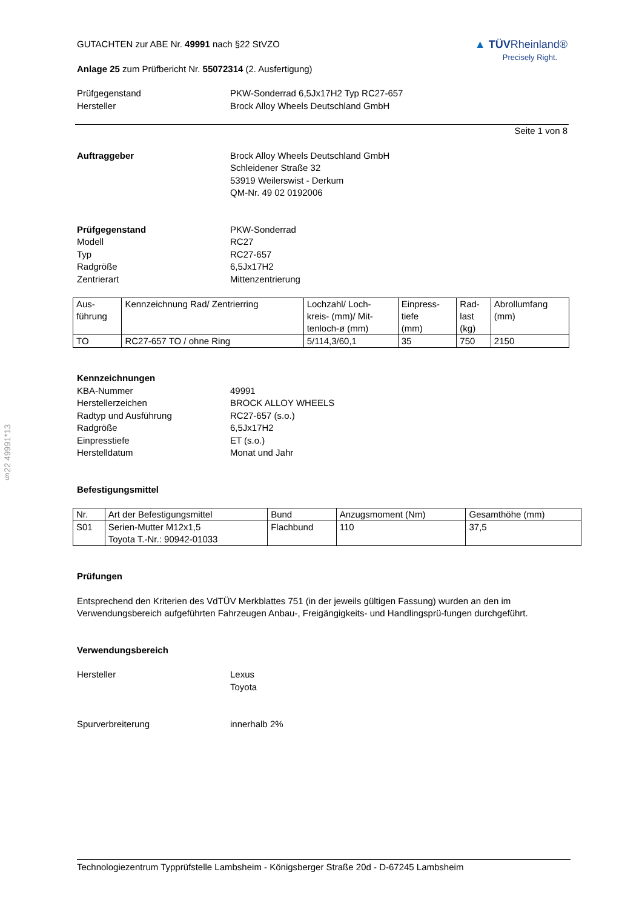§22 49991*13
GUTACHTEN zur ABE Nr. 49991 nach §22 StVZO
Anlage 25 zum Prüfbericht Nr. 55072314 (2. Ausfertigung)
▲ TÜVRheinland®
Precisely Right.
Prüfgegenstand
Hersteller
PKW-Sonderrad 6,5Jx17H2 Typ RC27-657
Brock Alloy Wheels Deutschland GmbH
Seite 1 von 8
Auftraggeber Brock Alloy Wheels Deutschland GmbH
Schleidener Straße 32
53919 Weilerswist - Derkum
QM-Nr. 49 02 0192006
Prüfgegenstand
Modell
Typ
Radgröße
Zentrierart
PKW-Sonderrad
RC27
RC27-657
6,5Jx17H2
Mittenzentrierung
| Aus- führung | Kennzeichnung Rad/ Zentrierring | Lochzahl/ Loch- kreis- (mm)/ Mit- tenloch-ø (mm) | Einpress- tiefe (mm) | Rad- last (kg) | Abrollumfang (mm) |
| --- | --- | --- | --- | --- | --- |
| TO | RC27-657 TO / ohne Ring | 5/114,3/60,1 | 35 | 750 | 2150 |
Kennzeichnungen
KBA-Nummer
Herstellerzeichen
Radtyp und Ausführung
Radgröße
Einpresstiefe
Herstelldatum
49991
BROCK ALLOY WHEELS
RC27-657 (s.o.)
6,5Jx17H2
ET (s.o.)
Monat und Jahr
Befestigungsmittel
| Nr. | Art der Befestigungsmittel | Bund | Anzugsmoment (Nm) | Gesamthöhe (mm) |
| --- | --- | --- | --- | --- |
| S01 | Serien-Mutter M12x1,5 Toyota T.-Nr.: 90942-01033 | Flachbund | 110 | 37,5 |
Prüfungen
Entsprechend den Kriterien des VdTÜV Merkblattes 751 (in der jeweils gültigen Fassung) wurden an den im Verwendungsbereich aufgeführten Fahrzeugen Anbau-, Freigängigkeits- und Handlingsprü-fungen durchgeführt.
Verwendungsbereich
Hersteller Lexus
Toyota
Spurverbreiterung innerhalb 2%
Technologiezentrum Typprüfstelle Lambsheim - Königsberger Straße 20d - D-67245 Lambsheim